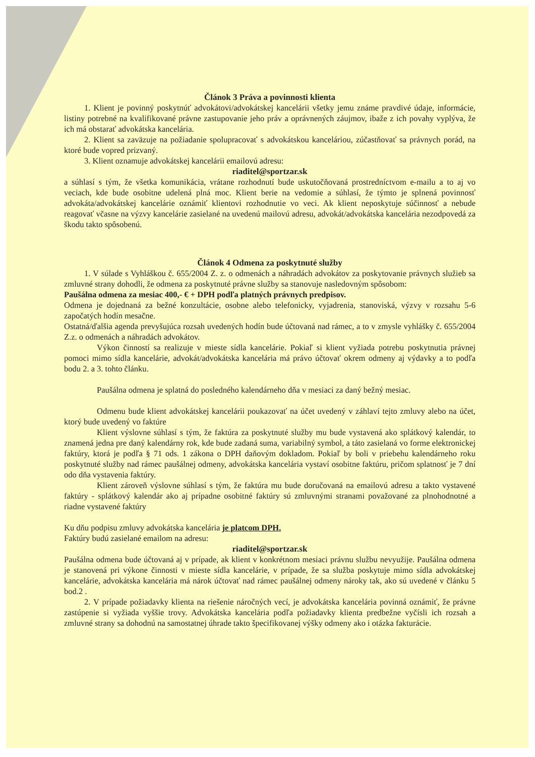Článok 3 Práva a povinnosti klienta
1. Klient je povinný poskytnúť advokátovi/advokátskej kancelárii všetky jemu známe pravdivé údaje, informácie, listiny potrebné na kvalifikované právne zastupovanie jeho práv a oprávnených záujmov, ibaže z ich povahy vyplýva, že ich má obstarať advokátska kancelária.
2. Klient sa zaväzuje na požiadanie spolupracovať s advokátskou kanceláriou, zúčastňovať sa právnych porád, na ktoré bude vopred prizvaný.
3. Klient oznamuje advokátskej kancelárii emailovú adresu:
riaditel@sportzar.sk
a súhlasí s tým, že všetka komunikácia, vrátane rozhodnutí bude uskutočňovaná prostredníctvom e-mailu a to aj vo veciach, kde bude osobitne udelená plná moc. Klient berie na vedomie a súhlasí, že týmto je splnená povinnosť advokáta/advokátskej kancelárie oznámiť klientovi rozhodnutie vo veci. Ak klient neposkytuje súčinnosť a nebude reagovať včasne na výzvy kancelárie zasielané na uvedenú mailovú adresu, advokát/advokátska kancelária nezodpovedá za škodu takto spôsobenú.
Článok 4 Odmena za poskytnuté služby
1. V súlade s Vyhláškou č. 655/2004 Z. z. o odmenách a náhradách advokátov za poskytovanie právnych služieb sa zmluvné strany dohodli, že odmena za poskytnuté právne služby sa stanovuje nasledovným spôsobom:
Paušálna odmena za mesiac 400,- € + DPH podľa platných právnych predpisov.
Odmena je dojednaná za bežné konzultácie, osobne alebo telefonicky, vyjadrenia, stanoviská, výzvy v rozsahu 5-6 započatých hodín mesačne.
Ostatná/ďalšia agenda prevyšujúca rozsah uvedených hodín bude účtovaná nad rámec, a to v zmysle vyhlášky č. 655/2004 Z.z. o odmenách a náhradách advokátov.
Výkon činností sa realizuje v mieste sídla kancelárie. Pokiaľ si klient vyžiada potrebu poskytnutia právnej pomoci mimo sídla kancelárie, advokát/advokátska kancelária má právo účtovať okrem odmeny aj výdavky a to podľa bodu 2. a 3. tohto článku.
Paušálna odmena je splatná do posledného kalendárneho dňa v mesiaci za daný bežný mesiac.
Odmenu bude klient advokátskej kancelárii poukazovať na účet uvedený v záhlaví tejto zmluvy alebo na účet, ktorý bude uvedený vo faktúre
Klient výslovne súhlasí s tým, že faktúra za poskytnuté služby mu bude vystavená ako splátkový kalendár, to znamená jedna pre daný kalendárny rok, kde bude zadaná suma, variabilný symbol, a táto zasielaná vo forme elektronickej faktúry, ktorá je podľa § 71 ods. 1 zákona o DPH daňovým dokladom. Pokiaľ by boli v priebehu kalendárneho roku poskytnuté služby nad rámec paušálnej odmeny, advokátska kancelária vystaví osobitne faktúru, pričom splatnosť je 7 dní odo dňa vystavenia faktúry.
Klient zároveň výslovne súhlasí s tým, že faktúra mu bude doručovaná na emailovú adresu a takto vystavené faktúry - splátkový kalendár ako aj prípadne osobitné faktúry sú zmluvnými stranami považované za plnohodnotné a riadne vystavené faktúry
Ku dňu podpisu zmluvy advokátska kancelária je platcom DPH.
Faktúry budú zasielané emailom na adresu:
riaditel@sportzar.sk
Paušálna odmena bude účtovaná aj v prípade, ak klient v konkrétnom mesiaci právnu službu nevyužije. Paušálna odmena je stanovená pri výkone činnosti v mieste sídla kancelárie, v prípade, že sa služba poskytuje mimo sídla advokátskej kancelárie, advokátska kancelária má nárok účtovať nad rámec paušálnej odmeny nároky tak, ako sú uvedené v článku 5 bod.2 .
2. V prípade požiadavky klienta na riešenie náročných vecí, je advokátska kancelária povinná oznámiť, že právne zastúpenie si vyžiada vyššie trovy. Advokátska kancelária podľa požiadavky klienta predbežne vyčísli ich rozsah a zmluvné strany sa dohodnú na samostatnej úhrade takto špecifikovanej výšky odmeny ako i otázka fakturácie.